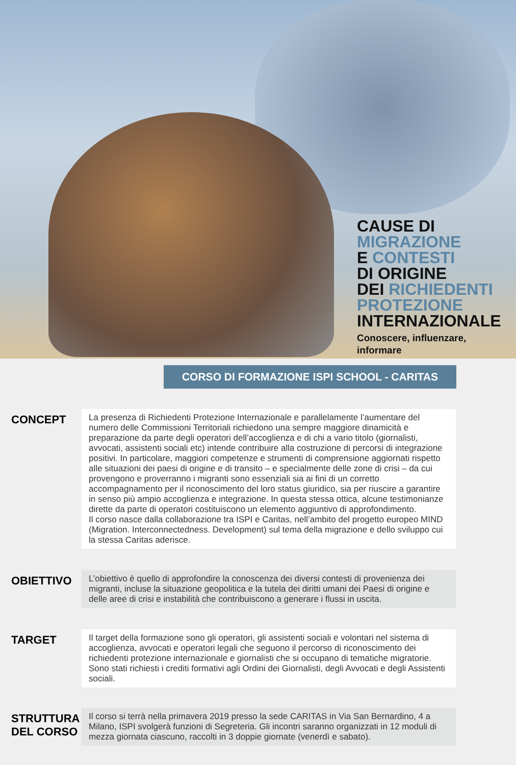CAUSE DI
MIGRAZIONE
E CONTESTI
DI ORIGINE
DEI RICHIEDENTI
PROTEZIONE
INTERNAZIONALE
Conoscere, influenzare,
informare
CORSO DI FORMAZIONE ISPI SCHOOL - CARITAS
CONCEPT
La presenza di Richiedenti Protezione Internazionale e parallelamente l’aumentare del numero delle Commissioni Territoriali richiedono una sempre maggiore dinamicità e preparazione da parte degli operatori dell’accoglienza e di chi a vario titolo (giornalisti, avvocati, assistenti sociali etc) intende contribuire alla costruzione di percorsi di integrazione positivi. In particolare, maggiori competenze e strumenti di comprensione aggiornati rispetto alle situazioni dei paesi di origine e di transito – e specialmente delle zone di crisi – da cui provengono e proverranno i migranti sono essenziali sia ai fini di un corretto accompagnamento per il riconoscimento del loro status giuridico, sia per riuscire a garantire in senso più ampio accoglienza e integrazione. In questa stessa ottica, alcune testimonianze dirette da parte di operatori costituiscono un elemento aggiuntivo di approfondimento.
Il corso nasce dalla collaborazione tra ISPI e Caritas, nell’ambito del progetto europeo MIND (Migration. Interconnectedness. Development) sul tema della migrazione e dello sviluppo cui la stessa Caritas aderisce.
OBIETTIVO
L’obiettivo è quello di approfondire la conoscenza dei diversi contesti di provenienza dei migranti, incluse la situazione geopolitica e la tutela dei diritti umani dei Paesi di origine e delle aree di crisi e instabilità che contribuiscono a generare i flussi in uscita.
TARGET
Il target della formazione sono gli operatori, gli assistenti sociali e volontari nel sistema di accoglienza, avvocati e operatori legali che seguono il percorso di riconoscimento dei richiedenti protezione internazionale e giornalisti che si occupano di tematiche migratorie. Sono stati richiesti i crediti formativi agli Ordini dei Giornalisti, degli Avvocati e degli Assistenti sociali.
STRUTTURA
DEL CORSO
Il corso si terrà nella primavera 2019 presso la sede CARITAS in Via San Bernardino, 4 a Milano, ISPI svolgerà funzioni di Segreteria. Gli incontri saranno organizzati in 12 moduli di mezza giornata ciascuno, raccolti in 3 doppie giornate (venerdì e sabato).